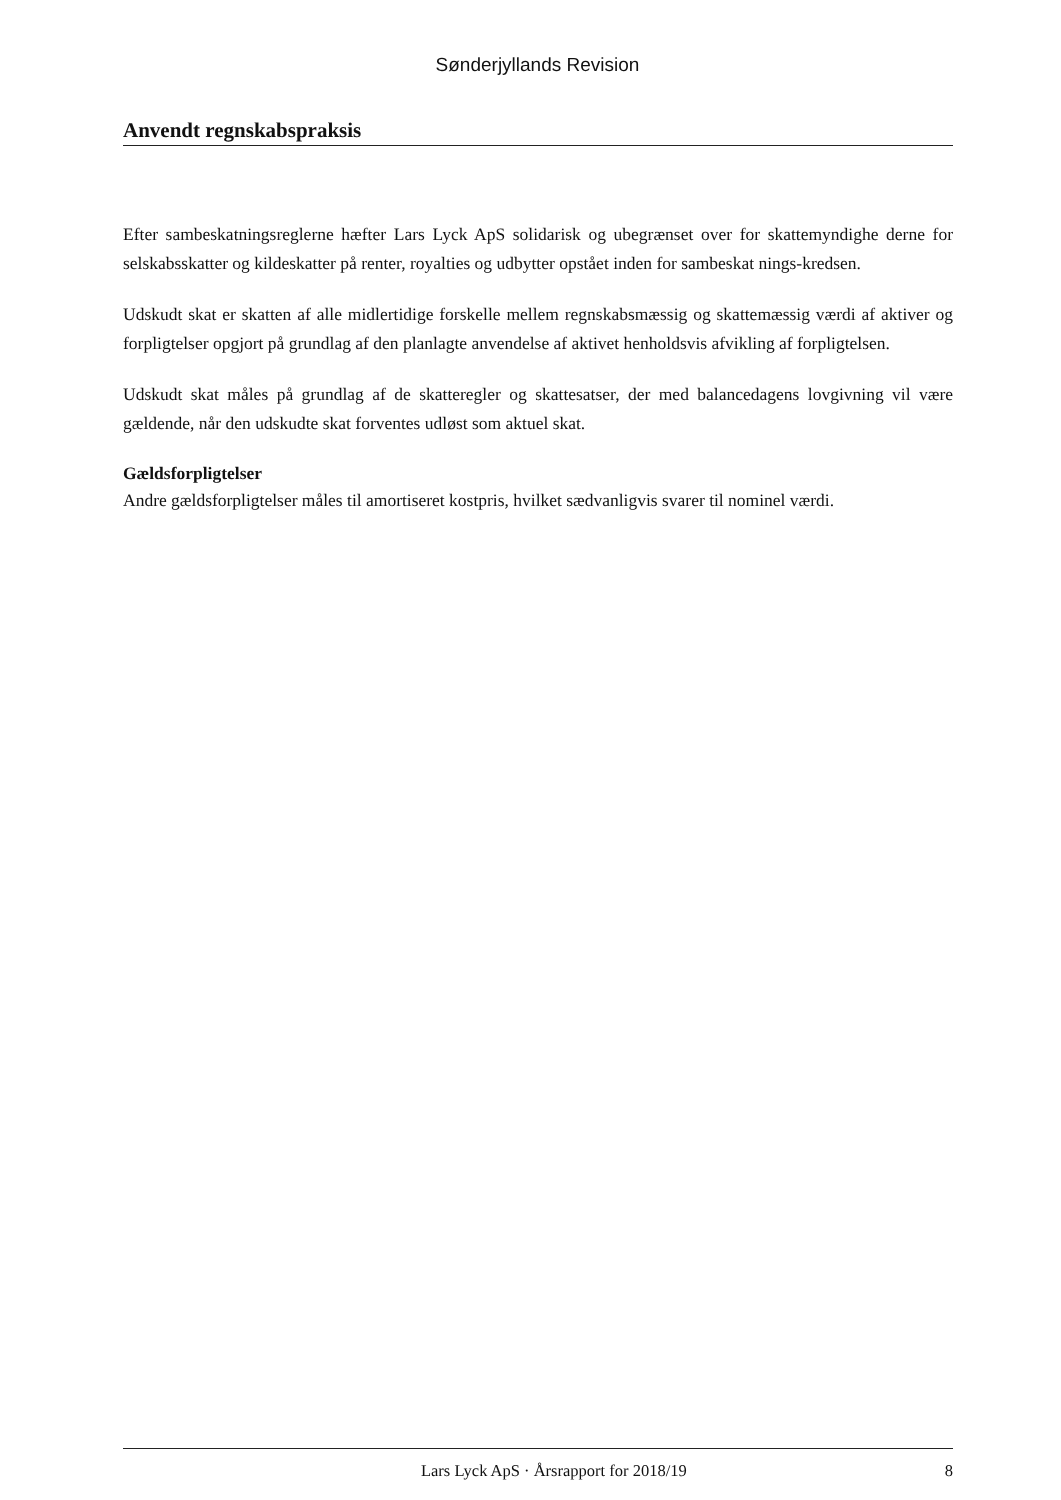Sønderjyllands Revision
Anvendt regnskabspraksis
Efter sambeskatningsreglerne hæfter Lars Lyck ApS solidarisk og ubegrænset over for skattemyndighe derne for selskabsskatter og kildeskatter på renter, royalties og udbytter opstået inden for sambeskat nings-kredsen.
Udskudt skat er skatten af alle midlertidige forskelle mellem regnskabsmæssig og skattemæssig værdi af aktiver og forpligtelser opgjort på grundlag af den planlagte anvendelse af aktivet henholdsvis afvikling af forpligtelsen.
Udskudt skat måles på grundlag af de skatteregler og skattesatser, der med balancedagens lovgivning vil være gældende, når den udskudte skat forventes udløst som aktuel skat.
Gældsforpligtelser
Andre gældsforpligtelser måles til amortiseret kostpris, hvilket sædvanligvis svarer til nominel værdi.
Lars Lyck ApS · Årsrapport for 2018/19 8